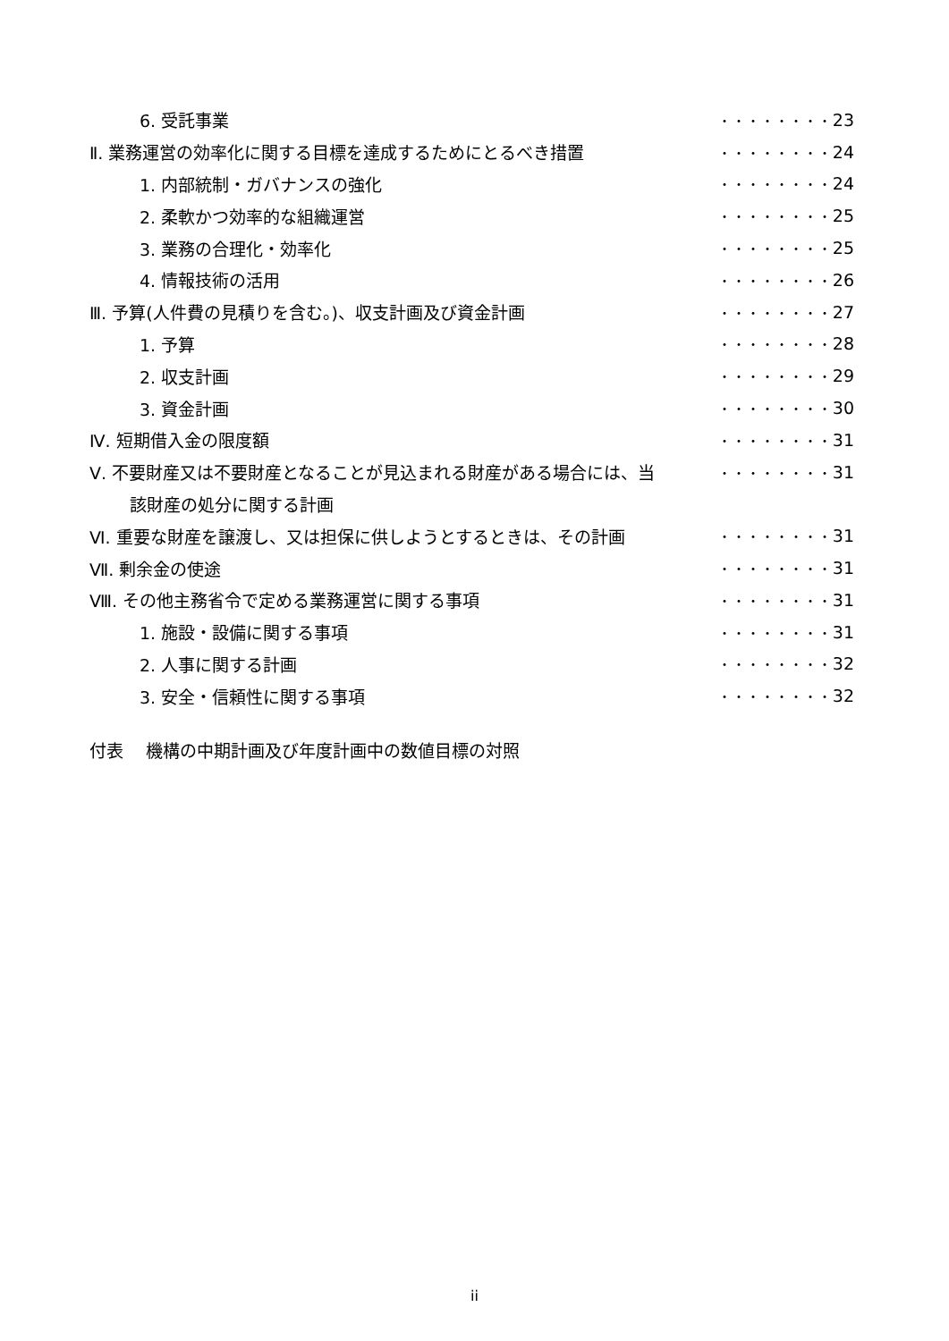| 6. 受託事業 | ・・・・・・・・ | 23 |
| Ⅱ. 業務運営の効率化に関する目標を達成するためにとるべき措置 | ・・・・・・・・ | 24 |
| 1. 内部統制・ガバナンスの強化 | ・・・・・・・・ | 24 |
| 2. 柔軟かつ効率的な組織運営 | ・・・・・・・・ | 25 |
| 3. 業務の合理化・効率化 | ・・・・・・・・ | 25 |
| 4. 情報技術の活用 | ・・・・・・・・ | 26 |
| Ⅲ. 予算(人件費の見積りを含む。)、収支計画及び資金計画 | ・・・・・・・・ | 27 |
| 1. 予算 | ・・・・・・・・ | 28 |
| 2. 収支計画 | ・・・・・・・・ | 29 |
| 3. 資金計画 | ・・・・・・・・ | 30 |
| Ⅳ. 短期借入金の限度額 | ・・・・・・・・ | 31 |
| Ⅴ. 不要財産又は不要財産となることが見込まれる財産がある場合には、当 | ・・・・・・・・ | 31 |
| 該財産の処分に関する計画 | | |
| Ⅵ. 重要な財産を譲渡し、又は担保に供しようとするときは、その計画 | ・・・・・・・・ | 31 |
| Ⅶ. 剰余金の使途 | ・・・・・・・・ | 31 |
| Ⅷ. その他主務省令で定める業務運営に関する事項 | ・・・・・・・・ | 31 |
| 1. 施設・設備に関する事項 | ・・・・・・・・ | 31 |
| 2. 人事に関する計画 | ・・・・・・・・ | 32 |
| 3. 安全・信頼性に関する事項 | ・・・・・・・・ | 32 |
付表　 機構の中期計画及び年度計画中の数値目標の対照
ii